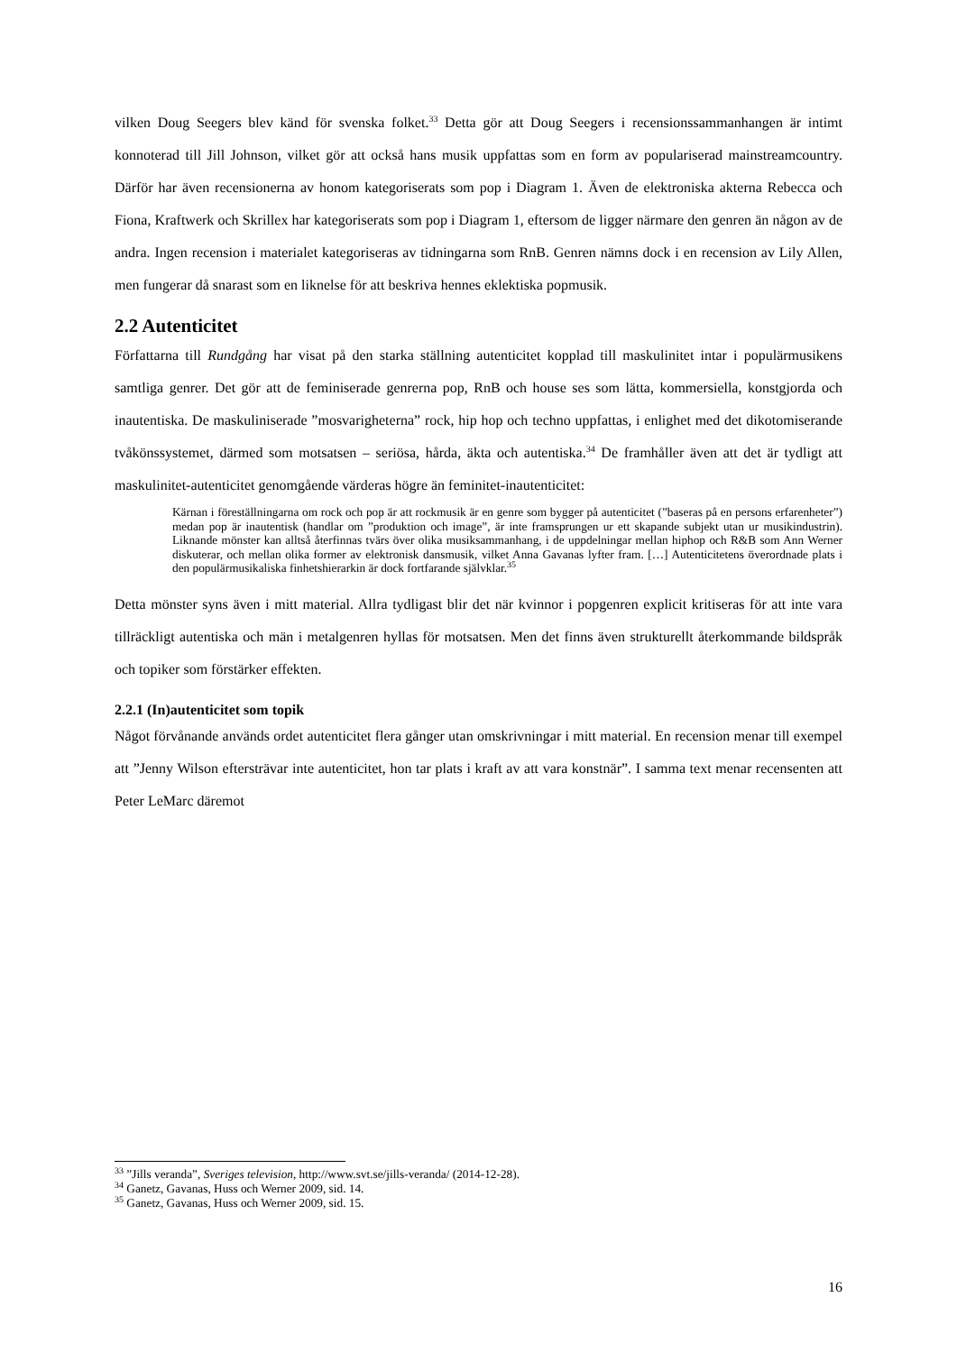vilken Doug Seegers blev känd för svenska folket.<sup>33</sup> Detta gör att Doug Seegers i recensionssammanhangen är intimt konnoterad till Jill Johnson, vilket gör att också hans musik uppfattas som en form av populariserad mainstreamcountry. Därför har även recensionerna av honom kategoriserats som pop i Diagram 1. Även de elektroniska akterna Rebecca och Fiona, Kraftwerk och Skrillex har kategoriserats som pop i Diagram 1, eftersom de ligger närmare den genren än någon av de andra. Ingen recension i materialet kategoriseras av tidningarna som RnB. Genren nämns dock i en recension av Lily Allen, men fungerar då snarast som en liknelse för att beskriva hennes eklektiska popmusik.
2.2 Autenticitet
Författarna till Rundgång har visat på den starka ställning autenticitet kopplad till maskulinitet intar i populärmusikens samtliga genrer. Det gör att de feminiserade genrerna pop, RnB och house ses som lätta, kommersiella, konstgjorda och inautentiska. De maskuliniserade ”mosvarigheterna” rock, hip hop och techno uppfattas, i enlighet med det dikotomiserande tvåkönssystemet, därmed som motsatsen – seriösa, hårda, äkta och autentiska.<sup>34</sup> De framhåller även att det är tydligt att maskulinitet-autenticitet genomgående värderas högre än feminitet-inautenticitet:
Kärnan i föreställningarna om rock och pop är att rockmusik är en genre som bygger på autenticitet (”baseras på en persons erfarenheter”) medan pop är inautentisk (handlar om ”produktion och image”, är inte framsprungen ur ett skapande subjekt utan ur musikindustrin). Liknande mönster kan alltså återfinnas tvärs över olika musiksammanhang, i de uppdelningar mellan hiphop och R&B som Ann Werner diskuterar, och mellan olika former av elektronisk dansmusik, vilket Anna Gavanas lyfter fram. […] Autenticitetens överordnade plats i den populärmusikaliska finhetshierarkin är dock fortfarande självklar.<sup>35</sup>
Detta mönster syns även i mitt material. Allra tydligast blir det när kvinnor i popgenren explicit kritiseras för att inte vara tillräckligt autentiska och män i metalgenren hyllas för motsatsen. Men det finns även strukturellt återkommande bildspråk och topiker som förstärker effekten.
2.2.1 (In)autenticitet som topik
Något förvånande används ordet autenticitet flera gånger utan omskrivningar i mitt material. En recension menar till exempel att ”Jenny Wilson eftersträvar inte autenticitet, hon tar plats i kraft av att vara konstnär”. I samma text menar recensenten att Peter LeMarc däremot
<sup>33</sup> ”Jills veranda”, Sveriges television, http://www.svt.se/jills-veranda/ (2014-12-28).
<sup>34</sup> Ganetz, Gavanas, Huss och Werner 2009, sid. 14.
<sup>35</sup> Ganetz, Gavanas, Huss och Werner 2009, sid. 15.
16